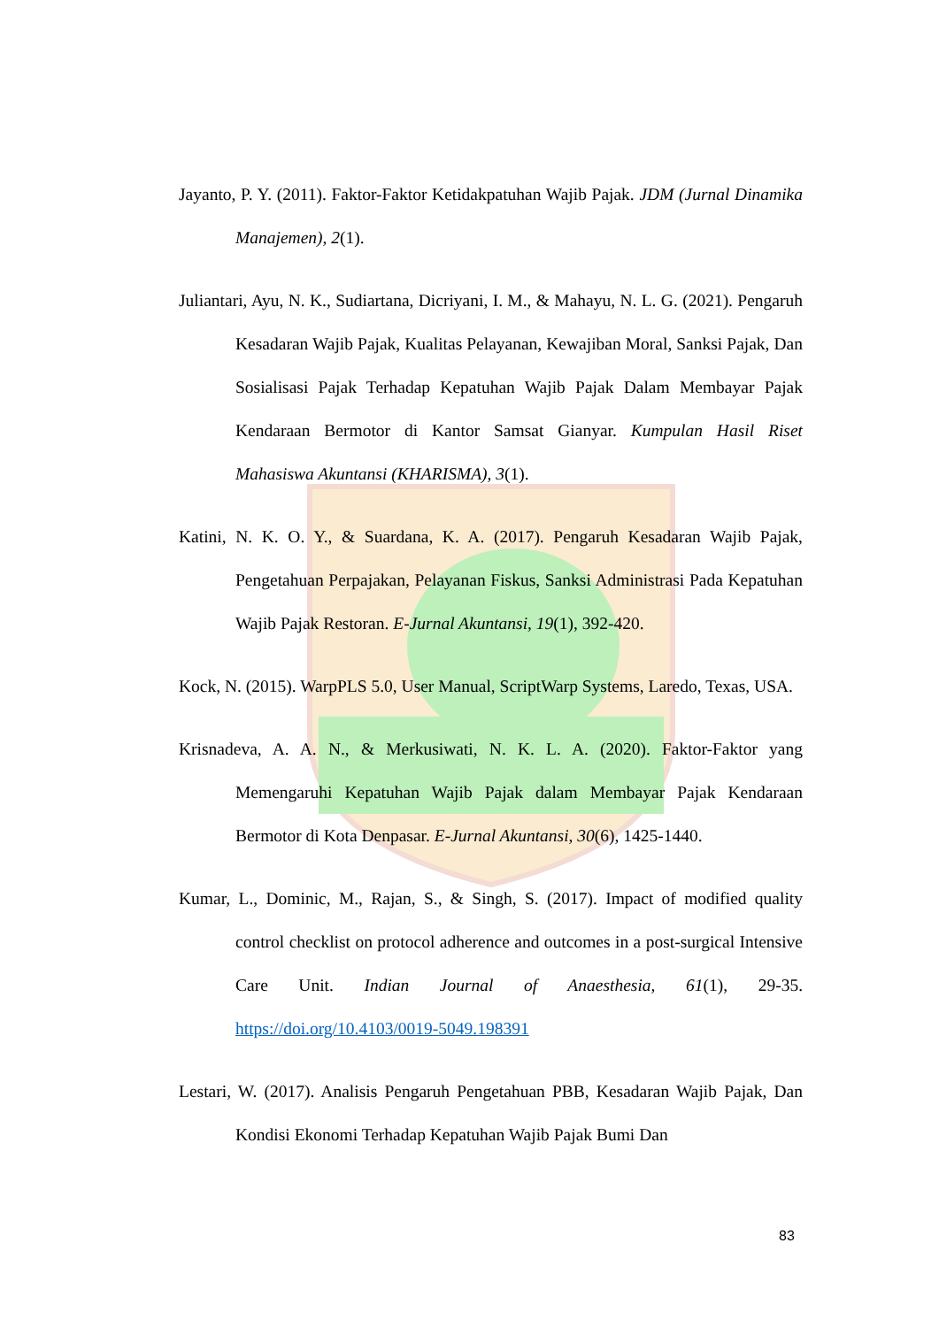Jayanto, P. Y. (2011). Faktor-Faktor Ketidakpatuhan Wajib Pajak. JDM (Jurnal Dinamika Manajemen), 2(1).
Juliantari, Ayu, N. K., Sudiartana, Dicriyani, I. M., & Mahayu, N. L. G. (2021). Pengaruh Kesadaran Wajib Pajak, Kualitas Pelayanan, Kewajiban Moral, Sanksi Pajak, Dan Sosialisasi Pajak Terhadap Kepatuhan Wajib Pajak Dalam Membayar Pajak Kendaraan Bermotor di Kantor Samsat Gianyar. Kumpulan Hasil Riset Mahasiswa Akuntansi (KHARISMA), 3(1).
Katini, N. K. O. Y., & Suardana, K. A. (2017). Pengaruh Kesadaran Wajib Pajak, Pengetahuan Perpajakan, Pelayanan Fiskus, Sanksi Administrasi Pada Kepatuhan Wajib Pajak Restoran. E-Jurnal Akuntansi, 19(1), 392-420.
Kock, N. (2015). WarpPLS 5.0, User Manual, ScriptWarp Systems, Laredo, Texas, USA.
Krisnadeva, A. A. N., & Merkusiwati, N. K. L. A. (2020). Faktor-Faktor yang Memengaruhi Kepatuhan Wajib Pajak dalam Membayar Pajak Kendaraan Bermotor di Kota Denpasar. E-Jurnal Akuntansi, 30(6), 1425-1440.
Kumar, L., Dominic, M., Rajan, S., & Singh, S. (2017). Impact of modified quality control checklist on protocol adherence and outcomes in a post-surgical Intensive Care Unit. Indian Journal of Anaesthesia, 61(1), 29-35. https://doi.org/10.4103/0019-5049.198391
Lestari, W. (2017). Analisis Pengaruh Pengetahuan PBB, Kesadaran Wajib Pajak, Dan Kondisi Ekonomi Terhadap Kepatuhan Wajib Pajak Bumi Dan
83